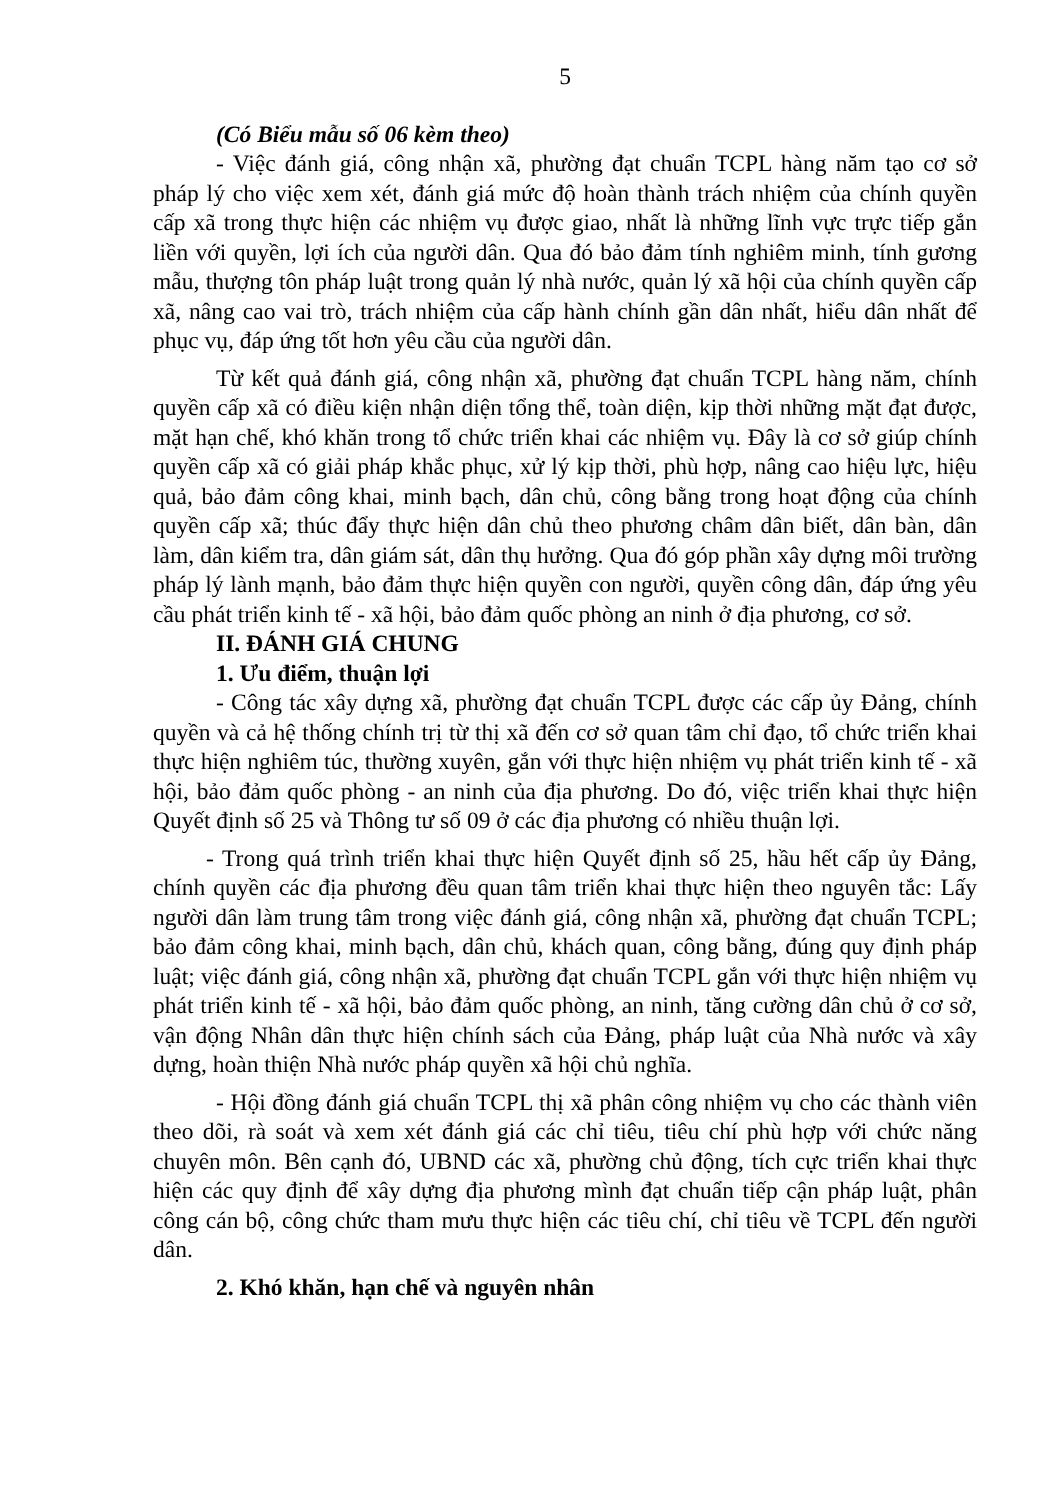5
(Có Biểu mẫu số 06 kèm theo)
- Việc đánh giá, công nhận xã, phường đạt chuẩn TCPL hàng năm tạo cơ sở pháp lý cho việc xem xét, đánh giá mức độ hoàn thành trách nhiệm của chính quyền cấp xã trong thực hiện các nhiệm vụ được giao, nhất là những lĩnh vực trực tiếp gắn liền với quyền, lợi ích của người dân. Qua đó bảo đảm tính nghiêm minh, tính gương mẫu, thượng tôn pháp luật trong quản lý nhà nước, quản lý xã hội của chính quyền cấp xã, nâng cao vai trò, trách nhiệm của cấp hành chính gần dân nhất, hiểu dân nhất để phục vụ, đáp ứng tốt hơn yêu cầu của người dân.
Từ kết quả đánh giá, công nhận xã, phường đạt chuẩn TCPL hàng năm, chính quyền cấp xã có điều kiện nhận diện tổng thể, toàn diện, kịp thời những mặt đạt được, mặt hạn chế, khó khăn trong tổ chức triển khai các nhiệm vụ. Đây là cơ sở giúp chính quyền cấp xã có giải pháp khắc phục, xử lý kịp thời, phù hợp, nâng cao hiệu lực, hiệu quả, bảo đảm công khai, minh bạch, dân chủ, công bằng trong hoạt động của chính quyền cấp xã; thúc đẩy thực hiện dân chủ theo phương châm dân biết, dân bàn, dân làm, dân kiểm tra, dân giám sát, dân thụ hưởng. Qua đó góp phần xây dựng môi trường pháp lý lành mạnh, bảo đảm thực hiện quyền con người, quyền công dân, đáp ứng yêu cầu phát triển kinh tế - xã hội, bảo đảm quốc phòng an ninh ở địa phương, cơ sở.
II. ĐÁNH GIÁ CHUNG
1. Ưu điểm, thuận lợi
- Công tác xây dựng xã, phường đạt chuẩn TCPL được các cấp ủy Đảng, chính quyền và cả hệ thống chính trị từ thị xã đến cơ sở quan tâm chỉ đạo, tổ chức triển khai thực hiện nghiêm túc, thường xuyên, gắn với thực hiện nhiệm vụ phát triển kinh tế - xã hội, bảo đảm quốc phòng - an ninh của địa phương. Do đó, việc triển khai thực hiện Quyết định số 25 và Thông tư số 09 ở các địa phương có nhiều thuận lợi.
- Trong quá trình triển khai thực hiện Quyết định số 25, hầu hết cấp ủy Đảng, chính quyền các địa phương đều quan tâm triển khai thực hiện theo nguyên tắc: Lấy người dân làm trung tâm trong việc đánh giá, công nhận xã, phường đạt chuẩn TCPL; bảo đảm công khai, minh bạch, dân chủ, khách quan, công bằng, đúng quy định pháp luật; việc đánh giá, công nhận xã, phường đạt chuẩn TCPL gắn với thực hiện nhiệm vụ phát triển kinh tế - xã hội, bảo đảm quốc phòng, an ninh, tăng cường dân chủ ở cơ sở, vận động Nhân dân thực hiện chính sách của Đảng, pháp luật của Nhà nước và xây dựng, hoàn thiện Nhà nước pháp quyền xã hội chủ nghĩa.
- Hội đồng đánh giá chuẩn TCPL thị xã phân công nhiệm vụ cho các thành viên theo dõi, rà soát và xem xét đánh giá các chỉ tiêu, tiêu chí phù hợp với chức năng chuyên môn. Bên cạnh đó, UBND các xã, phường chủ động, tích cực triển khai thực hiện các quy định để xây dựng địa phương mình đạt chuẩn tiếp cận pháp luật, phân công cán bộ, công chức tham mưu thực hiện các tiêu chí, chỉ tiêu về TCPL đến người dân.
2. Khó khăn, hạn chế và nguyên nhân